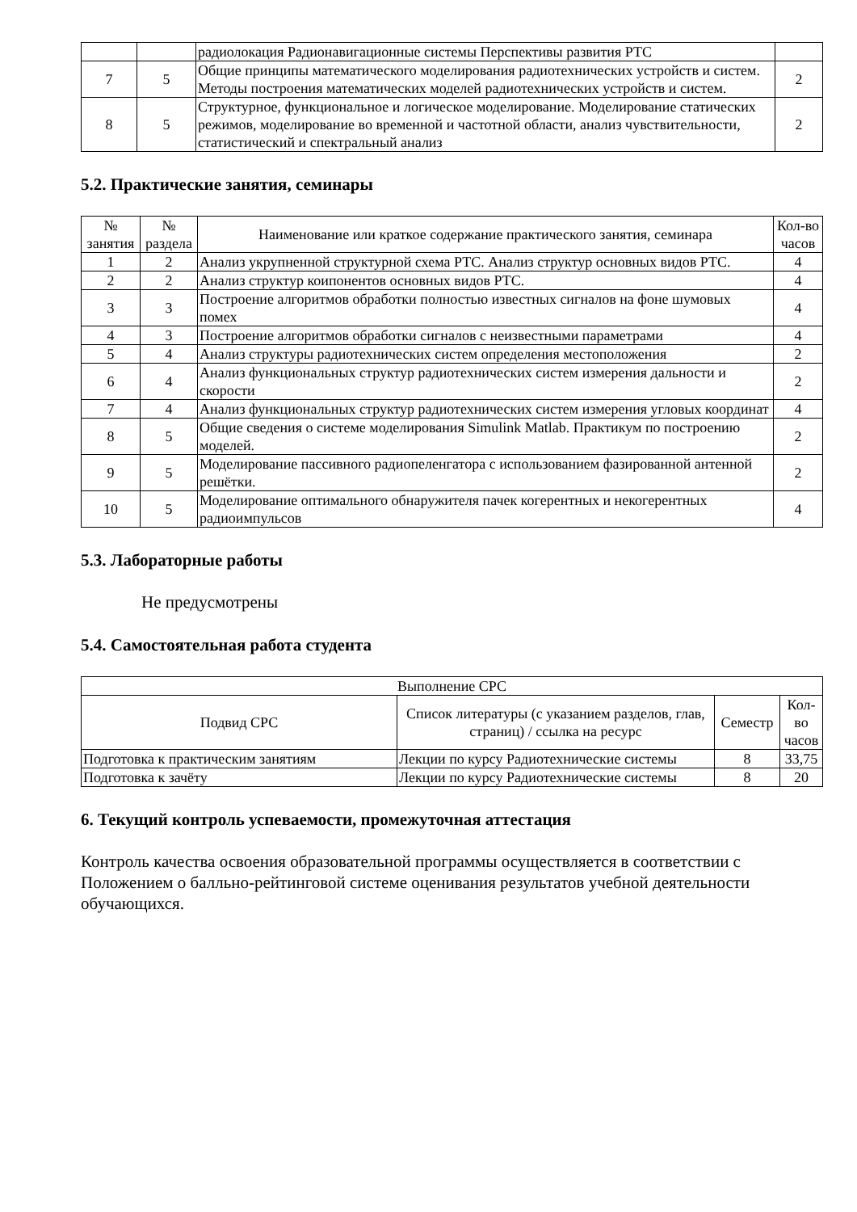| | | радиолокация Радионавигационные системы Перспективы развития РТС | |
| 7 | 5 | Общие принципы математического моделирования радиотехнических устройств и систем. Методы построения математических моделей радиотехнических устройств и систем. | 2 |
| 8 | 5 | Структурное, функциональное и логическое моделирование. Моделирование статических режимов, моделирование во временной и частотной области, анализ чувствительности, статистический и спектральный анализ | 2 |
5.2. Практические занятия, семинары
| № занятия | № раздела | Наименование или краткое содержание практического занятия, семинара | Кол-во часов |
| --- | --- | --- | --- |
| 1 | 2 | Анализ укрупненной структурной схема РТС. Анализ структур основных видов РТС. | 4 |
| 2 | 2 | Анализ структур коипонентов основных видов РТС. | 4 |
| 3 | 3 | Построение алгоритмов обработки полностью известных сигналов на фоне шумовых помех | 4 |
| 4 | 3 | Построение алгоритмов обработки сигналов с неизвестными параметрами | 4 |
| 5 | 4 | Анализ структуры радиотехнических систем определения местоположения | 2 |
| 6 | 4 | Анализ функциональных структур радиотехнических систем измерения дальности и скорости | 2 |
| 7 | 4 | Анализ функциональных структур радиотехнических систем измерения угловых координат | 4 |
| 8 | 5 | Общие сведения о системе моделирования Simulink Matlab. Практикум по построению моделей. | 2 |
| 9 | 5 | Моделирование пассивного радиопеленгатора с использованием фазированной антенной решётки. | 2 |
| 10 | 5 | Моделирование оптимального обнаружителя пачек когерентных и некогерентных радиоимпульсов | 4 |
5.3. Лабораторные работы
Не предусмотрены
5.4. Самостоятельная работа студента
| Выполнение СРС | | | |
| Подвид СРС | Список литературы (с указанием разделов, глав, страниц) / ссылка на ресурс | Семестр | Кол-во часов |
| Подготовка к практическим занятиям | Лекции по курсу Радиотехнические системы | 8 | 33,75 |
| Подготовка к зачёту | Лекции по курсу Радиотехнические системы | 8 | 20 |
6. Текущий контроль успеваемости, промежуточная аттестация
Контроль качества освоения образовательной программы осуществляется в соответствии с Положением о балльно-рейтинговой системе оценивания результатов учебной деятельности обучающихся.